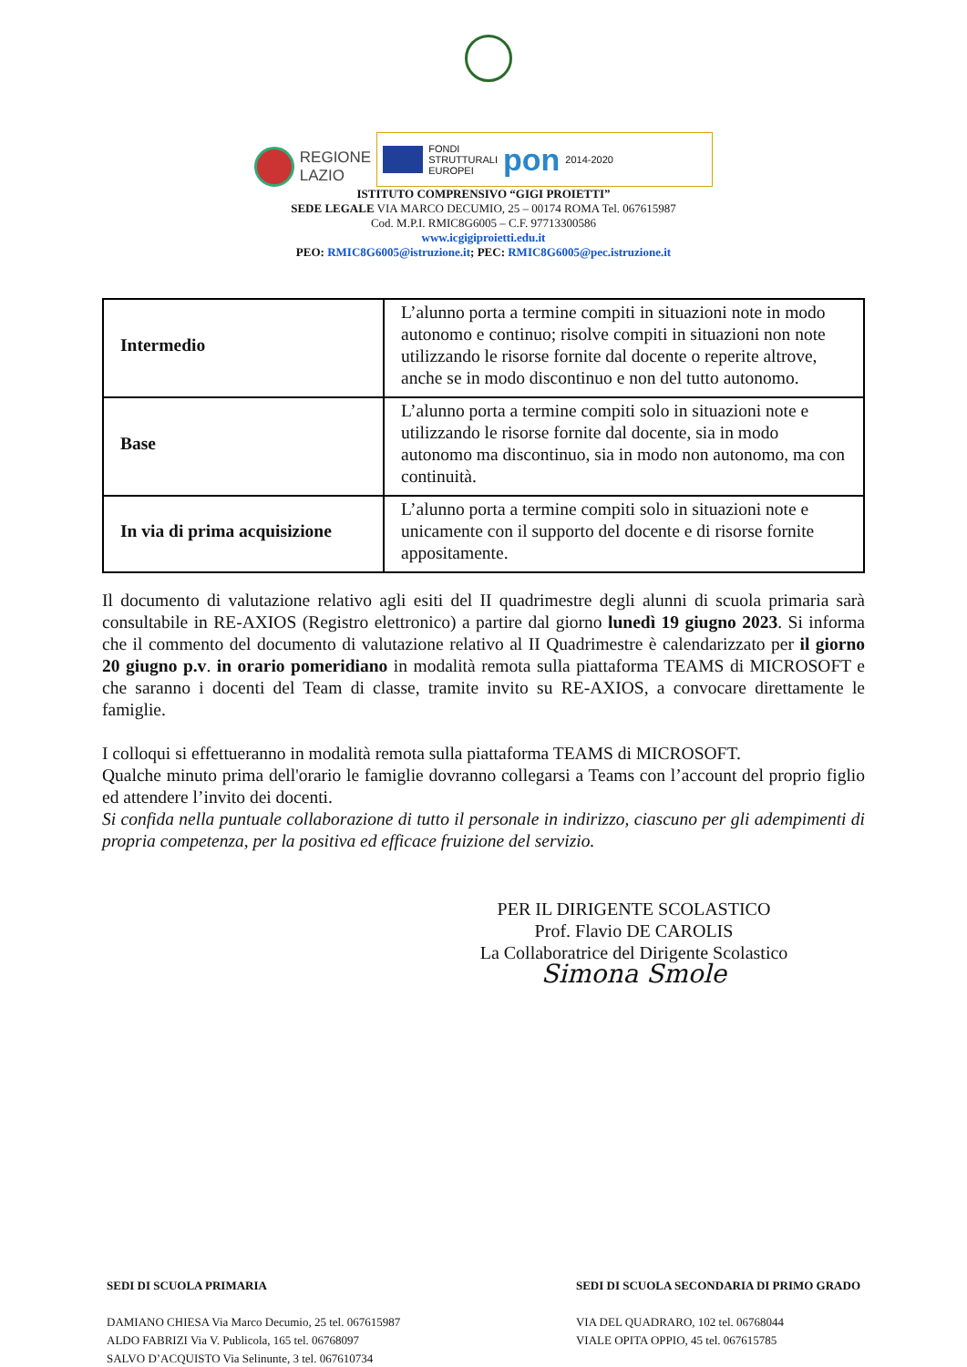REGIONE
LAZIO
FONDI
STRUTTURALI
EUROPEI
pon
2014-2020
ISTITUTO COMPRENSIVO “GIGI PROIETTI”
SEDE LEGALE VIA MARCO DECUMIO, 25 – 00174 ROMA Tel. 067615987
Cod. M.P.I. RMIC8G6005 – C.F. 97713300586
www.icgigiproietti.edu.it
PEO: RMIC8G6005@istruzione.it; PEC: RMIC8G6005@pec.istruzione.it
| Intermedio | L’alunno porta a termine compiti in situazioni note in modo autonomo e continuo; risolve compiti in situazioni non note utilizzando le risorse fornite dal docente o reperite altrove, anche se in modo discontinuo e non del tutto autonomo. |
| Base | L’alunno porta a termine compiti solo in situazioni note e utilizzando le risorse fornite dal docente, sia in modo autonomo ma discontinuo, sia in modo non autonomo, ma con continuità. |
| In via di prima acquisizione | L’alunno porta a termine compiti solo in situazioni note e unicamente con il supporto del docente e di risorse fornite appositamente. |
Il documento di valutazione relativo agli esiti del II quadrimestre degli alunni di scuola primaria sarà consultabile in RE-AXIOS (Registro elettronico) a partire dal giorno lunedì 19 giugno 2023. Si informa che il commento del documento di valutazione relativo al II Quadrimestre è calendarizzato per il giorno 20 giugno p.v. in orario pomeridiano in modalità remota sulla piattaforma TEAMS di MICROSOFT e che saranno i docenti del Team di classe, tramite invito su RE-AXIOS, a convocare direttamente le famiglie.
I colloqui si effettueranno in modalità remota sulla piattaforma TEAMS di MICROSOFT.
Qualche minuto prima dell'orario le famiglie dovranno collegarsi a Teams con l’account del proprio figlio ed attendere l’invito dei docenti.
Si confida nella puntuale collaborazione di tutto il personale in indirizzo, ciascuno per gli adempimenti di propria competenza, per la positiva ed efficace fruizione del servizio.
PER IL DIRIGENTE SCOLASTICO
Prof. Flavio DE CAROLIS
La Collaboratrice del Dirigente Scolastico
Simona Smole
SEDI DI SCUOLA PRIMARIA
DAMIANO CHIESA Via Marco Decumio, 25 tel. 067615987
ALDO FABRIZI Via V. Publicola, 165 tel. 06768097
SALVO D’ACQUISTO Via Selinunte, 3 tel. 067610734
SEDI DI SCUOLA SECONDARIA DI PRIMO GRADO
VIA DEL QUADRARO, 102 tel. 06768044
VIALE OPITA OPPIO, 45 tel. 067615785